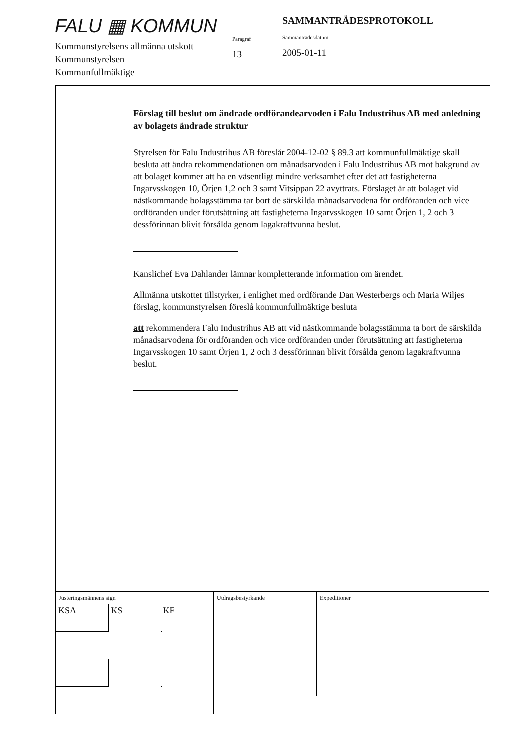FALU ▦ KOMMUN
Kommunstyrelsens allmänna utskott
Kommunstyrelsen
Kommunfullmäktige
Paragraf
13
SAMMANTRÄDESPROTOKOLL
Sammanträdesdatum
2005-01-11
Förslag till beslut om ändrade ordförandearvoden i Falu Industrihus AB med anledning av bolagets ändrade struktur
Styrelsen för Falu Industrihus AB föreslår 2004-12-02 § 89.3 att kommunfullmäktige skall besluta att ändra rekommendationen om månadsarvoden i Falu Industrihus AB mot bakgrund av att bolaget kommer att ha en väsentligt mindre verksamhet efter det att fastigheterna Ingarvsskogen 10, Örjen 1,2 och 3 samt Vitsippan 22 avyttrats. Förslaget är att bolaget vid nästkommande bolagsstämma tar bort de särskilda månadsarvodena för ordföranden och vice ordföranden under förutsättning att fastigheterna Ingarvsskogen 10 samt Örjen 1, 2 och 3 dessförinnan blivit försålda genom lagakraftvunna beslut.
Kanslichef Eva Dahlander lämnar kompletterande information om ärendet.
Allmänna utskottet tillstyrker, i enlighet med ordförande Dan Westerbergs och Maria Wiljes förslag, kommunstyrelsen föreslå kommunfullmäktige besluta
att rekommendera Falu Industrihus AB att vid nästkommande bolagsstämma ta bort de särskilda månadsarvodena för ordföranden och vice ordföranden under förutsättning att fastigheterna Ingarvsskogen 10 samt Örjen 1, 2 och 3 dessförinnan blivit försålda genom lagakraftvunna beslut.
Justeringsmännens sign
| KSA | KS | KF |
Utdragsbestyrkande
Expeditioner